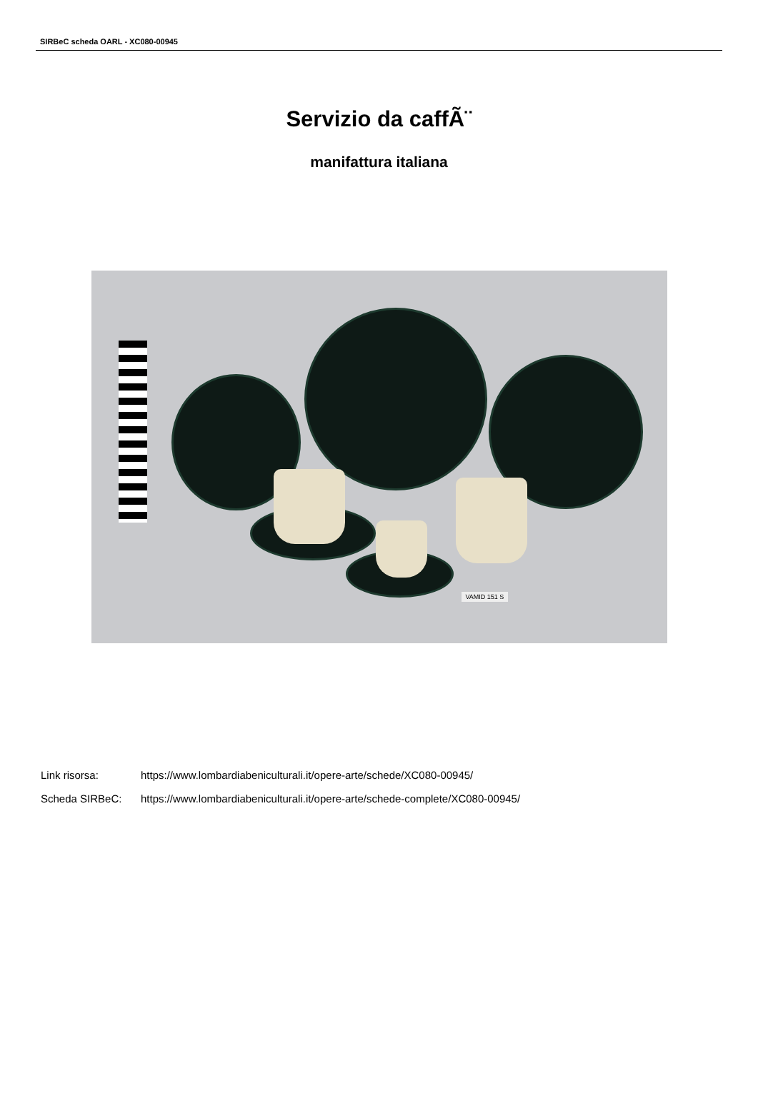SIRBeC scheda OARL - XC080-00945
Servizio da caffÃ¨
manifattura italiana
VAMID 151 S
Link risorsa: https://www.lombardiabeniculturali.it/opere-arte/schede/XC080-00945/
Scheda SIRBeC: https://www.lombardiabeniculturali.it/opere-arte/schede-complete/XC080-00945/